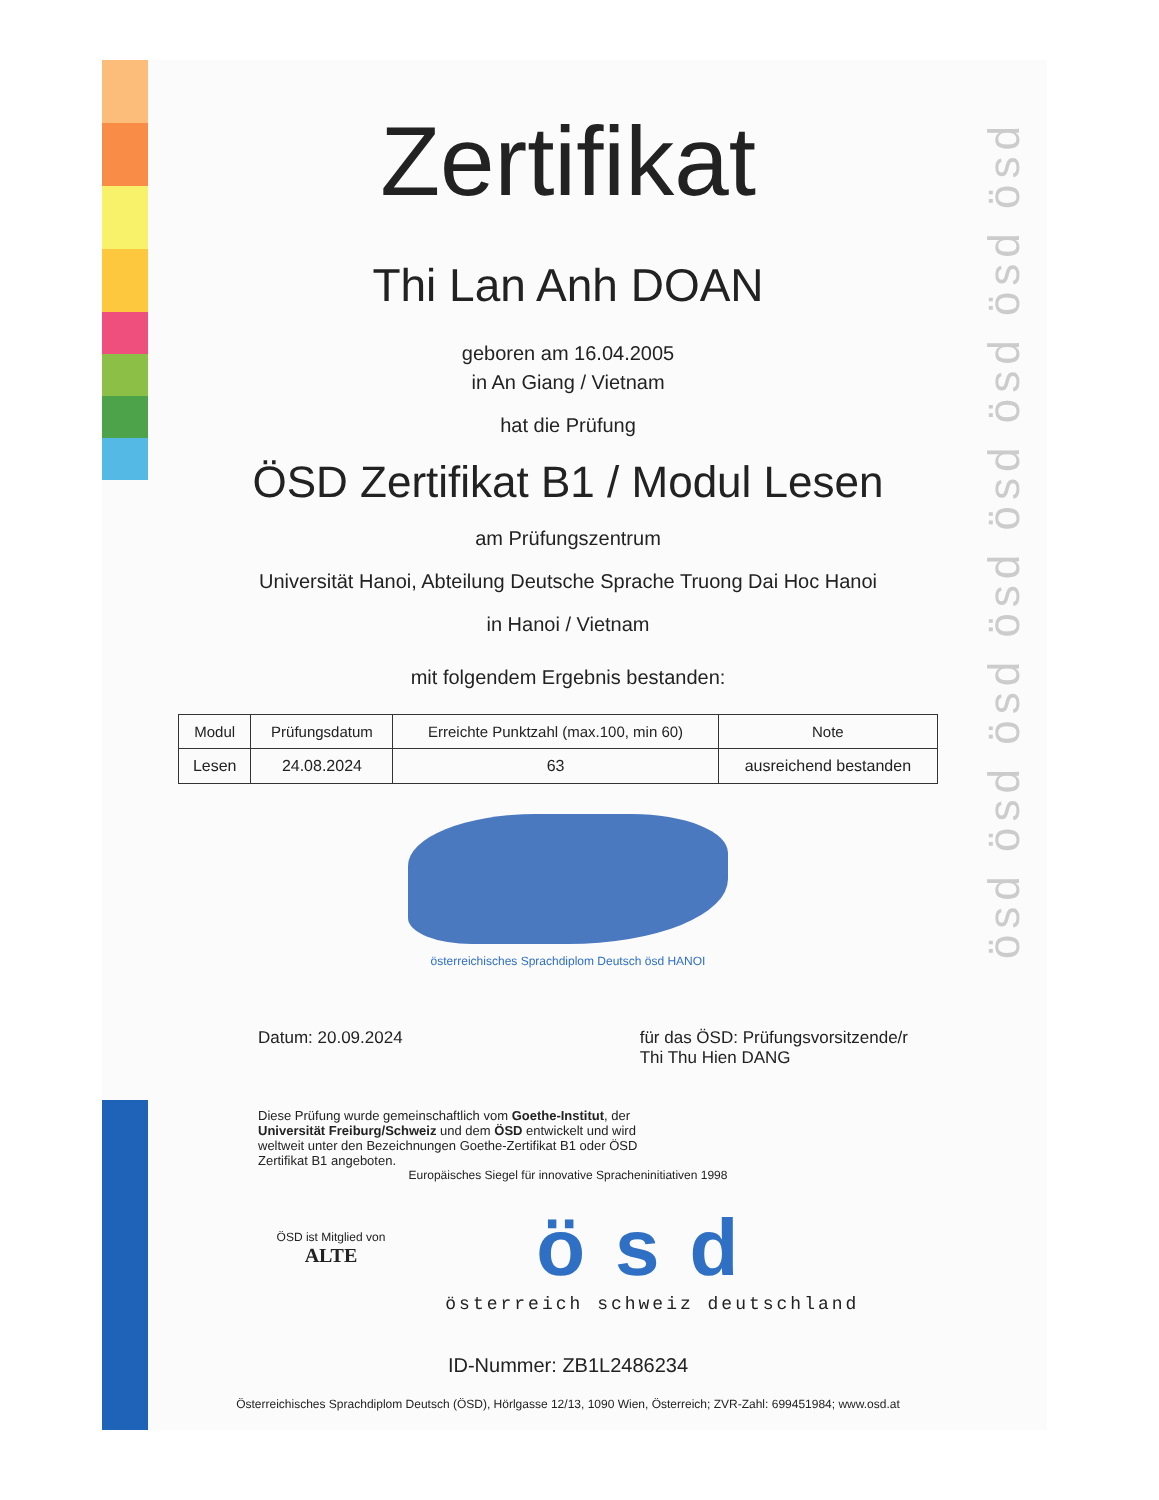ösd ösd ösd ösd ösd ösd ösd ösd
Zertifikat
Thi Lan Anh DOAN
geboren am 16.04.2005
in An Giang / Vietnam
hat die Prüfung
ÖSD Zertifikat B1 / Modul Lesen
am Prüfungszentrum
Universität Hanoi, Abteilung Deutsche Sprache Truong Dai Hoc Hanoi
in Hanoi / Vietnam
mit folgendem Ergebnis bestanden:
| Modul | Prüfungsdatum | Erreichte Punktzahl (max.100, min 60) | Note |
| --- | --- | --- | --- |
| Lesen | 24.08.2024 | 63 | ausreichend bestanden |
österreichisches Sprachdiplom Deutsch ösd HANOI
Datum: 20.09.2024 für das ÖSD: Prüfungsvorsitzende/r
Thi Thu Hien DANG
Diese Prüfung wurde gemeinschaftlich vom Goethe-Institut, der Universität Freiburg/Schweiz und dem ÖSD entwickelt und wird weltweit unter den Bezeichnungen Goethe-Zertifikat B1 oder ÖSD Zertifikat B1 angeboten.
Europäisches Siegel für innovative Sprachen­initiativen 1998
ÖSD ist Mitglied von
ALTE
ösd
österreich schweiz deutschland
ID-Nummer: ZB1L2486234
Österreichisches Sprachdiplom Deutsch (ÖSD), Hörlgasse 12/13, 1090 Wien, Österreich; ZVR-Zahl: 699451984; www.osd.at